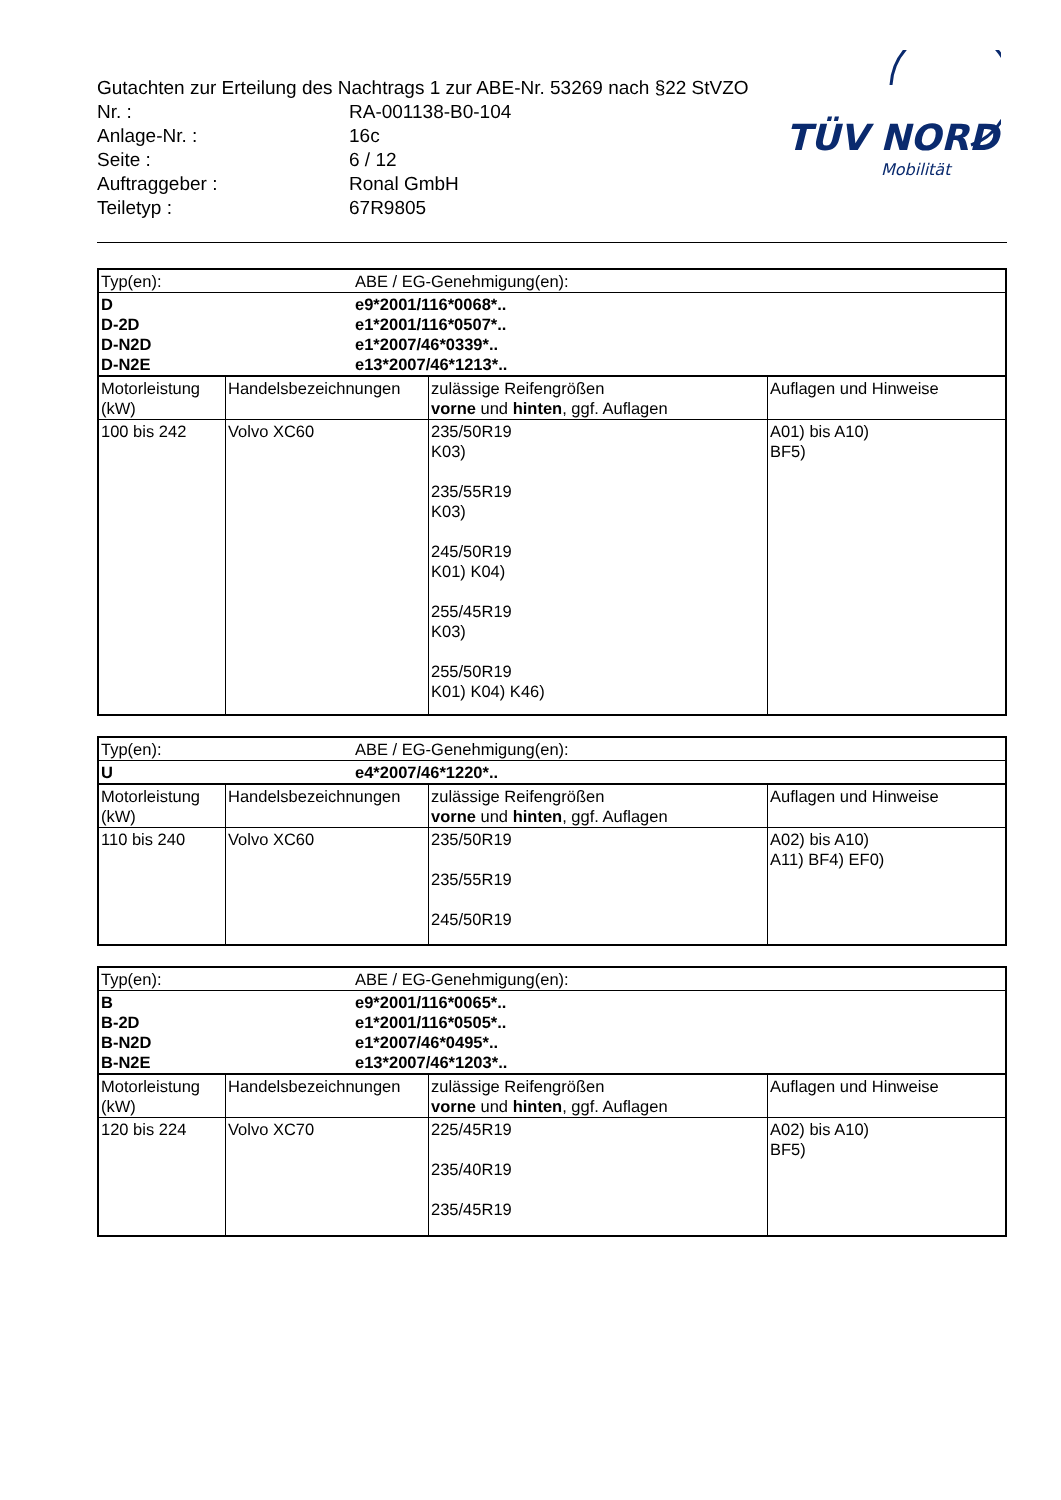TÜV NORD
Mobilität
Gutachten zur Erteilung des Nachtrags 1 zur ABE-Nr. 53269 nach §22 StVZO
Nr. : RA-001138-B0-104
Anlage-Nr. : 16c
Seite : 6 / 12
Auftraggeber : Ronal GmbH
Teiletyp : 67R9805
| Typ(en): | ABE / EG-Genehmigung(en): |
| D D-2D D-N2D D-N2E | e9*2001/116*0068*.. e1*2001/116*0507*.. e1*2007/46*0339*.. e13*2007/46*1213*.. |
| Motorleistung (kW) | Handelsbezeichnungen | zulässige Reifengrößen vorne und hinten , ggf. Auflagen | Auflagen und Hinweise |
| 100 bis 242 | Volvo XC60 | 235/50R19 K03) 235/55R19 K03) 245/50R19 K01) K04) 255/45R19 K03) 255/50R19 K01) K04) K46) | A01) bis A10) BF5) |
| Typ(en): | ABE / EG-Genehmigung(en): |
| U | e4*2007/46*1220*.. |
| Motorleistung (kW) | Handelsbezeichnungen | zulässige Reifengrößen vorne und hinten , ggf. Auflagen | Auflagen und Hinweise |
| 110 bis 240 | Volvo XC60 | 235/50R19 235/55R19 245/50R19 | A02) bis A10) A11) BF4) EF0) |
| Typ(en): | ABE / EG-Genehmigung(en): |
| B B-2D B-N2D B-N2E | e9*2001/116*0065*.. e1*2001/116*0505*.. e1*2007/46*0495*.. e13*2007/46*1203*.. |
| Motorleistung (kW) | Handelsbezeichnungen | zulässige Reifengrößen vorne und hinten , ggf. Auflagen | Auflagen und Hinweise |
| 120 bis 224 | Volvo XC70 | 225/45R19 235/40R19 235/45R19 | A02) bis A10) BF5) |